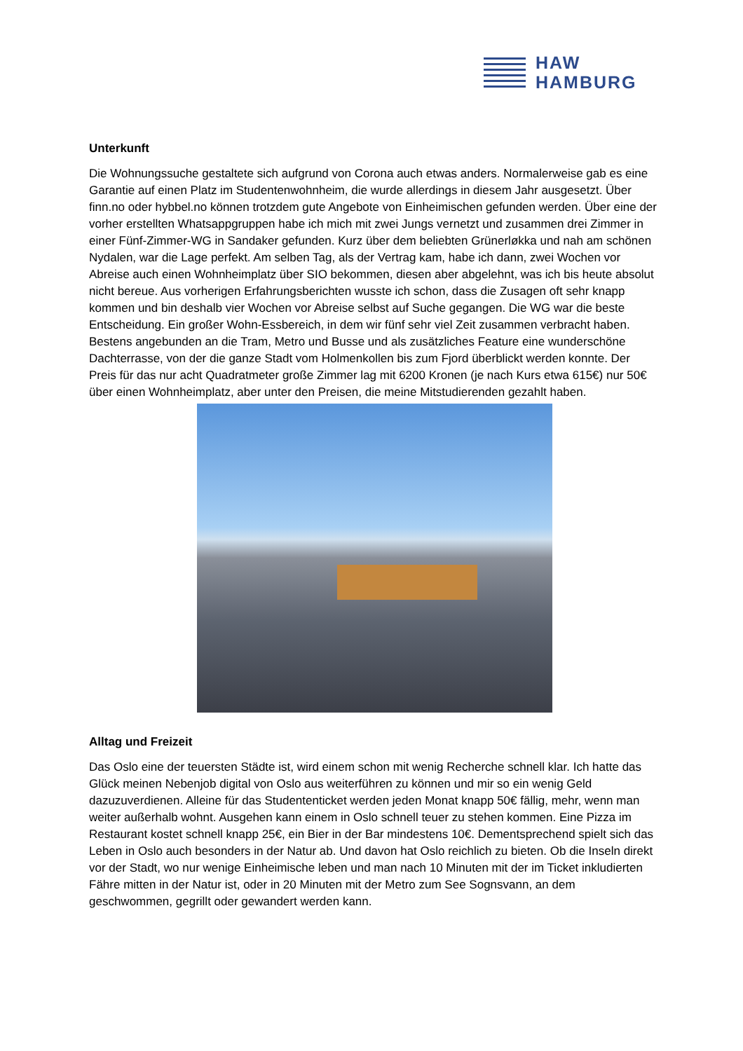HAW
HAMBURG
Unterkunft
Die Wohnungssuche gestaltete sich aufgrund von Corona auch etwas anders. Normalerweise gab es eine Garantie auf einen Platz im Studentenwohnheim, die wurde allerdings in diesem Jahr ausgesetzt. Über finn.no oder hybbel.no können trotzdem gute Angebote von Einheimischen gefunden werden. Über eine der vorher erstellten Whatsappgruppen habe ich mich mit zwei Jungs vernetzt und zusammen drei Zimmer in einer Fünf-Zimmer-WG in Sandaker gefunden. Kurz über dem beliebten Grünerløkka und nah am schönen Nydalen, war die Lage perfekt. Am selben Tag, als der Vertrag kam, habe ich dann, zwei Wochen vor Abreise auch einen Wohnheimplatz über SIO bekommen, diesen aber abgelehnt, was ich bis heute absolut nicht bereue. Aus vorherigen Erfahrungsberichten wusste ich schon, dass die Zusagen oft sehr knapp kommen und bin deshalb vier Wochen vor Abreise selbst auf Suche gegangen. Die WG war die beste Entscheidung. Ein großer Wohn-Essbereich, in dem wir fünf sehr viel Zeit zusammen verbracht haben. Bestens angebunden an die Tram, Metro und Busse und als zusätzliches Feature eine wunderschöne Dachterrasse, von der die ganze Stadt vom Holmenkollen bis zum Fjord überblickt werden konnte. Der Preis für das nur acht Quadratmeter große Zimmer lag mit 6200 Kronen (je nach Kurs etwa 615€) nur 50€ über einen Wohnheimplatz, aber unter den Preisen, die meine Mitstudierenden gezahlt haben.
Alltag und Freizeit
Das Oslo eine der teuersten Städte ist, wird einem schon mit wenig Recherche schnell klar. Ich hatte das Glück meinen Nebenjob digital von Oslo aus weiterführen zu können und mir so ein wenig Geld dazuzuverdienen. Alleine für das Studententicket werden jeden Monat knapp 50€ fällig, mehr, wenn man weiter außerhalb wohnt. Ausgehen kann einem in Oslo schnell teuer zu stehen kommen. Eine Pizza im Restaurant kostet schnell knapp 25€, ein Bier in der Bar mindestens 10€. Dementsprechend spielt sich das Leben in Oslo auch besonders in der Natur ab. Und davon hat Oslo reichlich zu bieten. Ob die Inseln direkt vor der Stadt, wo nur wenige Einheimische leben und man nach 10 Minuten mit der im Ticket inkludierten Fähre mitten in der Natur ist, oder in 20 Minuten mit der Metro zum See Sognsvann, an dem geschwommen, gegrillt oder gewandert werden kann.